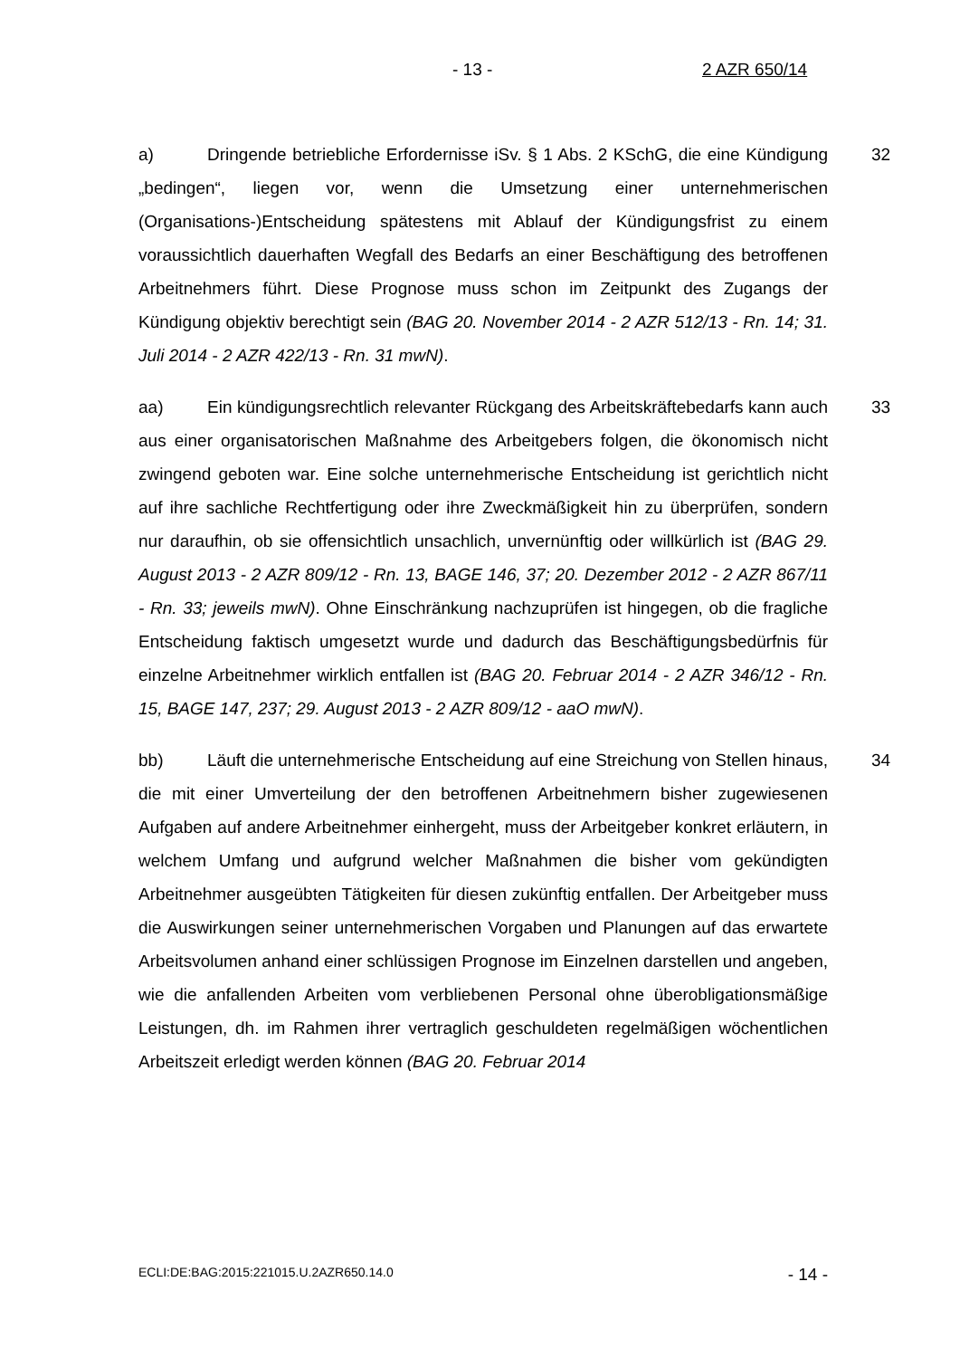- 13 - 2 AZR 650/14
a) Dringende betriebliche Erfordernisse iSv. § 1 Abs. 2 KSchG, die eine Kündigung „bedingen“, liegen vor, wenn die Umsetzung einer unternehmerischen (Organisations-)Entscheidung spätestens mit Ablauf der Kündigungsfrist zu einem voraussichtlich dauerhaften Wegfall des Bedarfs an einer Beschäftigung des betroffenen Arbeitnehmers führt. Diese Prognose muss schon im Zeitpunkt des Zugangs der Kündigung objektiv berechtigt sein (BAG 20. November 2014 - 2 AZR 512/13 - Rn. 14; 31. Juli 2014 - 2 AZR 422/13 - Rn. 31 mwN).
32
aa) Ein kündigungsrechtlich relevanter Rückgang des Arbeitskräftebedarfs kann auch aus einer organisatorischen Maßnahme des Arbeitgebers folgen, die ökonomisch nicht zwingend geboten war. Eine solche unternehmerische Entscheidung ist gerichtlich nicht auf ihre sachliche Rechtfertigung oder ihre Zweckmäßigkeit hin zu überprüfen, sondern nur daraufhin, ob sie offensichtlich unsachlich, unvernünftig oder willkürlich ist (BAG 29. August 2013 - 2 AZR 809/12 - Rn. 13, BAGE 146, 37; 20. Dezember 2012 - 2 AZR 867/11 - Rn. 33; jeweils mwN). Ohne Einschränkung nachzuprüfen ist hingegen, ob die fragliche Entscheidung faktisch umgesetzt wurde und dadurch das Beschäftigungsbedürfnis für einzelne Arbeitnehmer wirklich entfallen ist (BAG 20. Februar 2014 - 2 AZR 346/12 - Rn. 15, BAGE 147, 237; 29. August 2013 - 2 AZR 809/12 - aaO mwN).
33
bb) Läuft die unternehmerische Entscheidung auf eine Streichung von Stellen hinaus, die mit einer Umverteilung der den betroffenen Arbeitnehmern bisher zugewiesenen Aufgaben auf andere Arbeitnehmer einhergeht, muss der Arbeitgeber konkret erläutern, in welchem Umfang und aufgrund welcher Maßnahmen die bisher vom gekündigten Arbeitnehmer ausgeübten Tätigkeiten für diesen zukünftig entfallen. Der Arbeitgeber muss die Auswirkungen seiner unternehmerischen Vorgaben und Planungen auf das erwartete Arbeitsvolumen anhand einer schlüssigen Prognose im Einzelnen darstellen und angeben, wie die anfallenden Arbeiten vom verbliebenen Personal ohne überobligationsmäßige Leistungen, dh. im Rahmen ihrer vertraglich geschuldeten regelmäßigen wöchentlichen Arbeitszeit erledigt werden können (BAG 20. Februar 2014
34
ECLI:DE:BAG:2015:221015.U.2AZR650.14.0 - 14 -